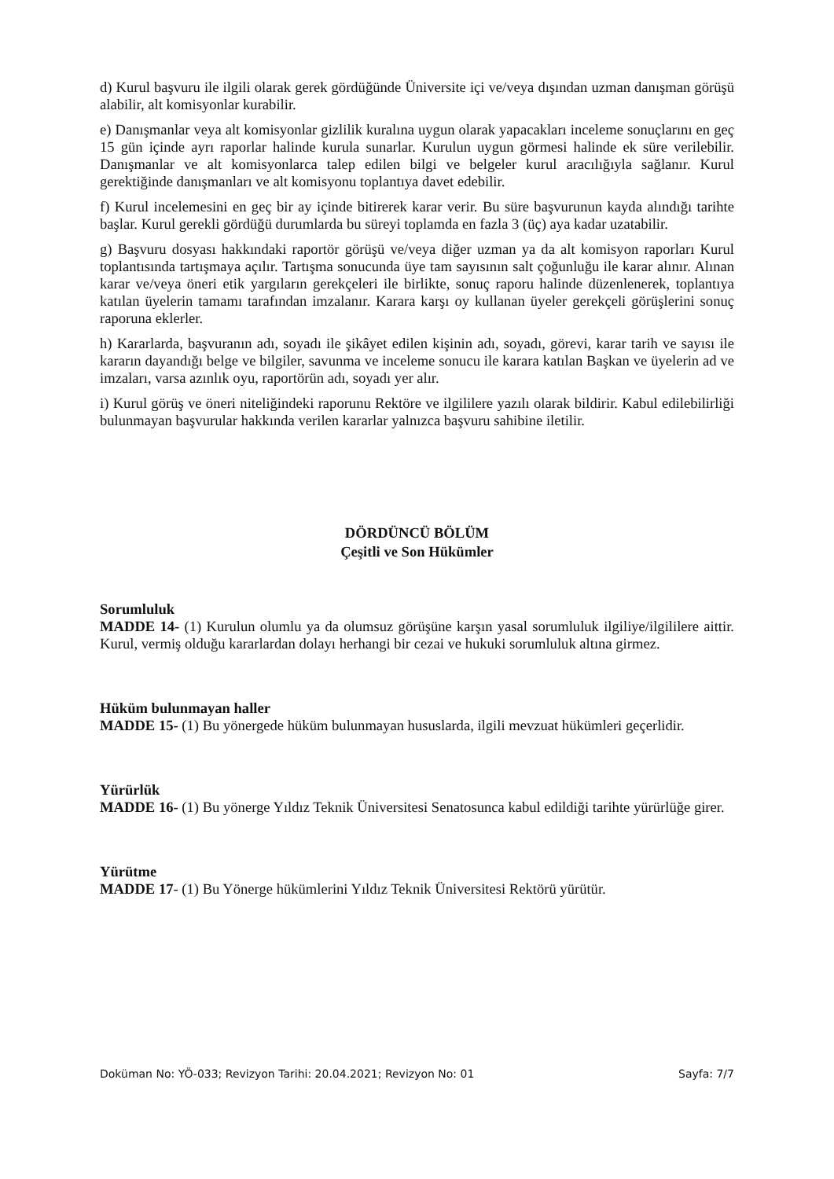d) Kurul başvuru ile ilgili olarak gerek gördüğünde Üniversite içi ve/veya dışından uzman danışman görüşü alabilir, alt komisyonlar kurabilir.
e) Danışmanlar veya alt komisyonlar gizlilik kuralına uygun olarak yapacakları inceleme sonuçlarını en geç 15 gün içinde ayrı raporlar halinde kurula sunarlar. Kurulun uygun görmesi halinde ek süre verilebilir. Danışmanlar ve alt komisyonlarca talep edilen bilgi ve belgeler kurul aracılığıyla sağlanır. Kurul gerektiğinde danışmanları ve alt komisyonu toplantıya davet edebilir.
f) Kurul incelemesini en geç bir ay içinde bitirerek karar verir. Bu süre başvurunun kayda alındığı tarihte başlar. Kurul gerekli gördüğü durumlarda bu süreyi toplamda en fazla 3 (üç) aya kadar uzatabilir.
g) Başvuru dosyası hakkındaki raportör görüşü ve/veya diğer uzman ya da alt komisyon raporları Kurul toplantısında tartışmaya açılır. Tartışma sonucunda üye tam sayısının salt çoğunluğu ile karar alınır. Alınan karar ve/veya öneri etik yargıların gerekçeleri ile birlikte, sonuç raporu halinde düzenlenerek, toplantıya katılan üyelerin tamamı tarafından imzalanır. Karara karşı oy kullanan üyeler gerekçeli görüşlerini sonuç raporuna eklerler.
h) Kararlarda, başvuranın adı, soyadı ile şikâyet edilen kişinin adı, soyadı, görevi, karar tarih ve sayısı ile kararın dayandığı belge ve bilgiler, savunma ve inceleme sonucu ile karara katılan Başkan ve üyelerin ad ve imzaları, varsa azınlık oyu, raportörün adı, soyadı yer alır.
i) Kurul görüş ve öneri niteliğindeki raporunu Rektöre ve ilgililere yazılı olarak bildirir. Kabul edilebilirliği bulunmayan başvurular hakkında verilen kararlar yalnızca başvuru sahibine iletilir.
DÖRDÜNCÜ BÖLÜM
Çeşitli ve Son Hükümler
Sorumluluk
MADDE 14- (1) Kurulun olumlu ya da olumsuz görüşüne karşın yasal sorumluluk ilgiliye/ilgililere aittir. Kurul, vermiş olduğu kararlardan dolayı herhangi bir cezai ve hukuki sorumluluk altına girmez.
Hüküm bulunmayan haller
MADDE 15- (1) Bu yönergede hüküm bulunmayan hususlarda, ilgili mevzuat hükümleri geçerlidir.
Yürürlük
MADDE 16- (1) Bu yönerge Yıldız Teknik Üniversitesi Senatosunca kabul edildiği tarihte yürürlüğe girer.
Yürütme
MADDE 17- (1) Bu Yönerge hükümlerini Yıldız Teknik Üniversitesi Rektörü yürütür.
Doküman No: YÖ-033; Revizyon Tarihi: 20.04.2021; Revizyon No: 01 Sayfa: 7/7